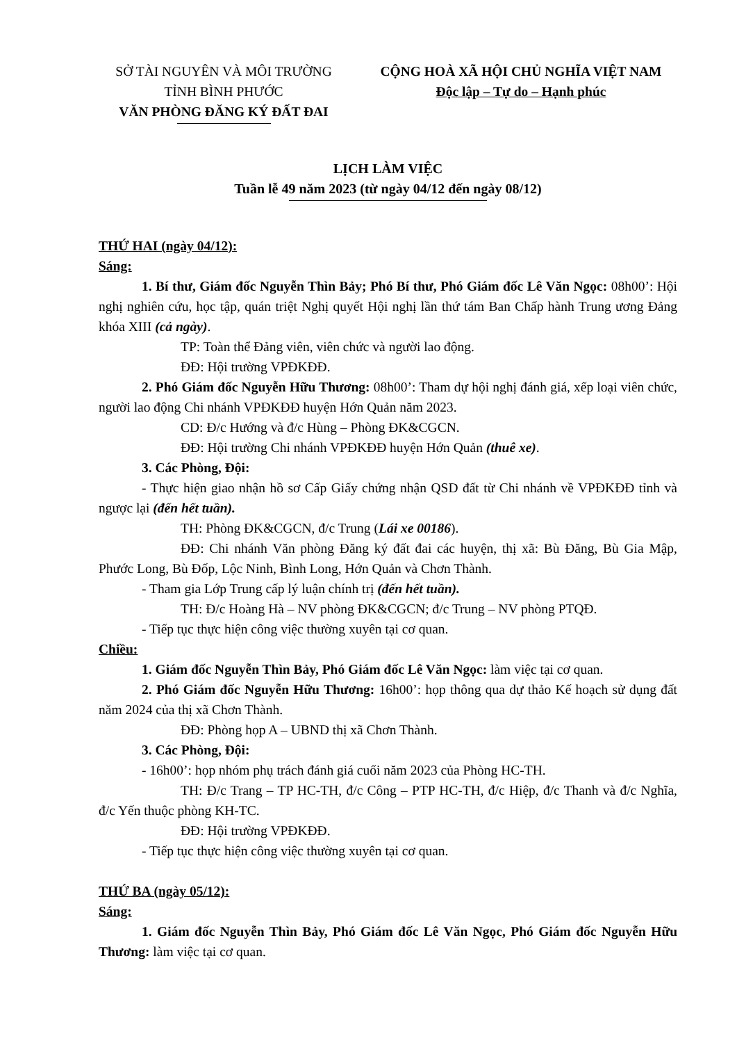SỞ TÀI NGUYÊN VÀ MÔI TRƯỜNG
TỈNH BÌNH PHƯỚC
VĂN PHÒNG ĐĂNG KÝ ĐẤT ĐAI
CỘNG HOÀ XÃ HỘI CHỦ NGHĨA VIỆT NAM
Độc lập – Tự do – Hạnh phúc
LỊCH LÀM VIỆC
Tuần lễ 49 năm 2023 (từ ngày 04/12 đến ngày 08/12)
THỨ HAI (ngày 04/12):
Sáng:
1. Bí thư, Giám đốc Nguyễn Thìn Bảy; Phó Bí thư, Phó Giám đốc Lê Văn Ngọc: 08h00’: Hội nghị nghiên cứu, học tập, quán triệt Nghị quyết Hội nghị lần thứ tám Ban Chấp hành Trung ương Đảng khóa XIII (cả ngày).
TP: Toàn thể Đảng viên, viên chức và người lao động.
ĐĐ: Hội trường VPĐKĐĐ.
2. Phó Giám đốc Nguyễn Hữu Thương: 08h00’: Tham dự hội nghị đánh giá, xếp loại viên chức, người lao động Chi nhánh VPĐKĐĐ huyện Hớn Quản năm 2023.
CD: Đ/c Hướng và đ/c Hùng – Phòng ĐK&CGCN.
ĐĐ: Hội trường Chi nhánh VPĐKĐĐ huyện Hớn Quản (thuê xe).
3. Các Phòng, Đội:
- Thực hiện giao nhận hồ sơ Cấp Giấy chứng nhận QSD đất từ Chi nhánh về VPĐKĐĐ tỉnh và ngược lại (đến hết tuần).
TH: Phòng ĐK&CGCN, đ/c Trung (Lái xe 00186).
ĐĐ: Chi nhánh Văn phòng Đăng ký đất đai các huyện, thị xã: Bù Đăng, Bù Gia Mập, Phước Long, Bù Đốp, Lộc Ninh, Bình Long, Hớn Quản và Chơn Thành.
- Tham gia Lớp Trung cấp lý luận chính trị (đến hết tuần).
TH: Đ/c Hoàng Hà – NV phòng ĐK&CGCN; đ/c Trung – NV phòng PTQĐ.
- Tiếp tục thực hiện công việc thường xuyên tại cơ quan.
Chiều:
1. Giám đốc Nguyễn Thìn Bảy, Phó Giám đốc Lê Văn Ngọc: làm việc tại cơ quan.
2. Phó Giám đốc Nguyễn Hữu Thương: 16h00’: họp thông qua dự thảo Kế hoạch sử dụng đất năm 2024 của thị xã Chơn Thành.
ĐĐ: Phòng họp A – UBND thị xã Chơn Thành.
3. Các Phòng, Đội:
- 16h00’: họp nhóm phụ trách đánh giá cuối năm 2023 của Phòng HC-TH.
TH: Đ/c Trang – TP HC-TH, đ/c Công – PTP HC-TH, đ/c Hiệp, đ/c Thanh và đ/c Nghĩa, đ/c Yến thuộc phòng KH-TC.
ĐĐ: Hội trường VPĐKĐĐ.
- Tiếp tục thực hiện công việc thường xuyên tại cơ quan.
THỨ BA (ngày 05/12):
Sáng:
1. Giám đốc Nguyễn Thìn Bảy, Phó Giám đốc Lê Văn Ngọc, Phó Giám đốc Nguyễn Hữu Thương: làm việc tại cơ quan.